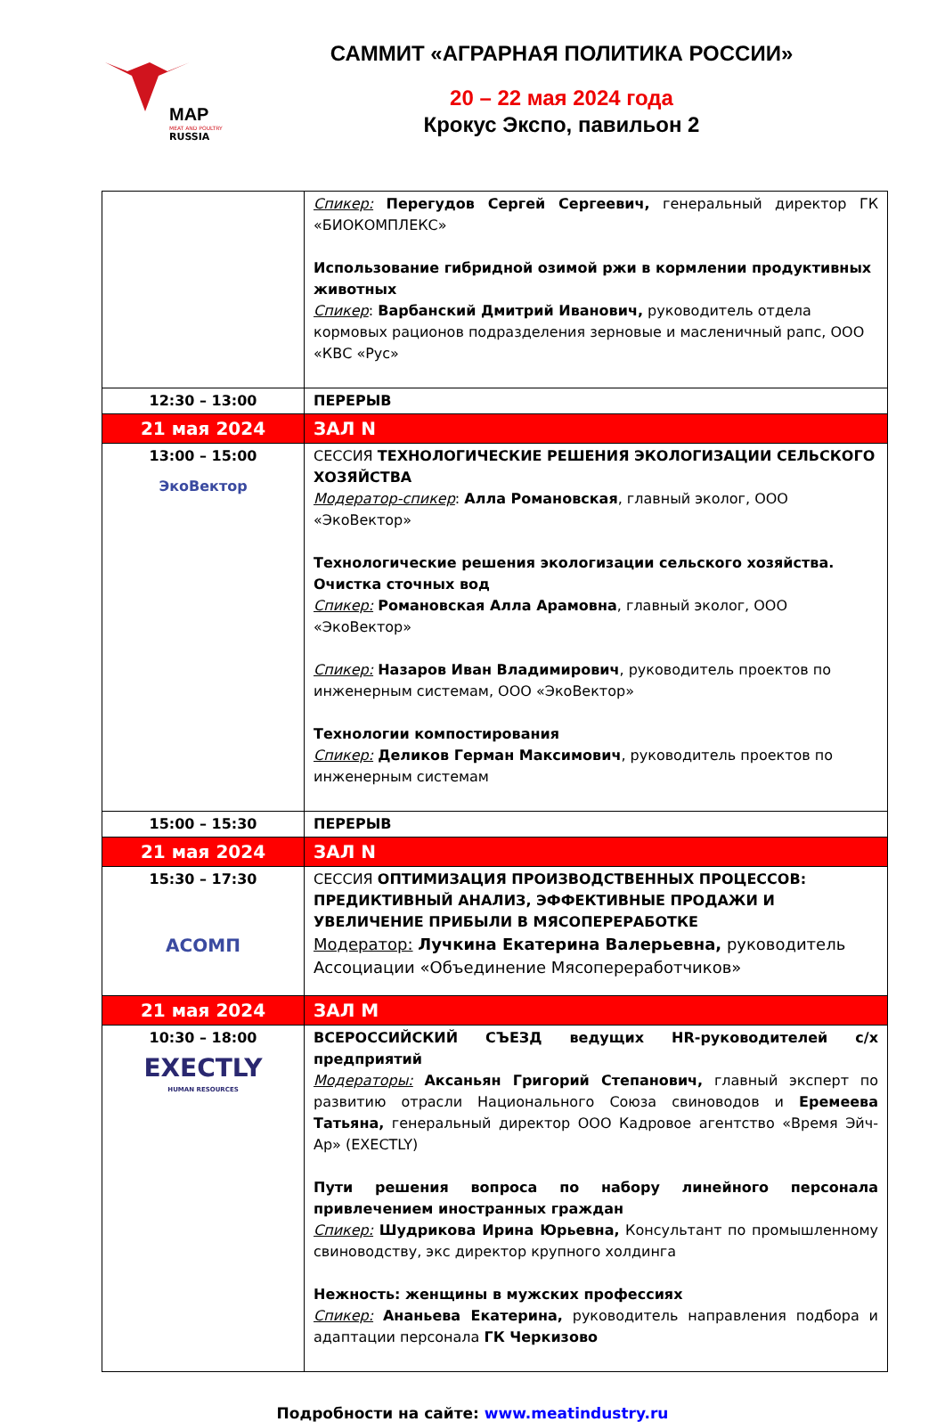MAP
MEAT AND POULTRY
RUSSIA
САММИТ «АГРАРНАЯ ПОЛИТИКА РОССИИ»
20 – 22 мая 2024 года
Крокус Экспо, павильон 2
| | Спикер: Перегудов Сергей Сергеевич, генеральный директор ГК «БИОКОМПЛЕКС» Использование гибридной озимой ржи в кормлении продуктивных животных Спикер : Варбанский Дмитрий Иванович, руководитель отдела кормовых рационов подразделения зерновые и масленичный рапс, ООО «КВС «Рус» |
| 12:30 – 13:00 | ПЕРЕРЫВ |
| 21 мая 2024 | ЗАЛ N |
| 13:00 – 15:00 ЭкоВектор | СЕССИЯ ТЕХНОЛОГИЧЕСКИЕ РЕШЕНИЯ ЭКОЛОГИЗАЦИИ СЕЛЬСКОГО ХОЗЯЙСТВА Модератор-спикер : Алла Романовская , главный эколог, ООО «ЭкоВектор» Технологические решения экологизации сельского хозяйства. Очистка сточных вод Спикер: Романовская Алла Арамовна , главный эколог, ООО «ЭкоВектор» Спикер: Назаров Иван Владимирович , руководитель проектов по инженерным системам, ООО «ЭкоВектор» Технологии компостирования Спикер: Деликов Герман Максимович , руководитель проектов по инженерным системам |
| 15:00 – 15:30 | ПЕРЕРЫВ |
| 21 мая 2024 | ЗАЛ N |
| 15:30 – 17:30 АСОМП | СЕССИЯ ОПТИМИЗАЦИЯ ПРОИЗВОДСТВЕННЫХ ПРОЦЕССОВ: ПРЕДИКТИВНЫЙ АНАЛИЗ, ЭФФЕКТИВНЫЕ ПРОДАЖИ И УВЕЛИЧЕНИЕ ПРИБЫЛИ В МЯСОПЕРЕРАБОТКЕ Модератор: Лучкина Екатерина Валерьевна, руководитель Ассоциации «Объединение Мясопереработчиков» |
| 21 мая 2024 | ЗАЛ M |
| 10:30 – 18:00 EXECTLY HUMAN RESOURCES | ВСЕРОССИЙСКИЙ СЪЕЗД ведущих HR-руководителей с/х предприятий Модераторы: Аксаньян Григорий Степанович, главный эксперт по развитию отрасли Национального Союза свиноводов и Еремеева Татьяна, генеральный директор ООО Кадровое агентство «Время Эйч-Ар» (EXECTLY) Пути решения вопроса по набору линейного персонала привлечением иностранных граждан Спикер: Шудрикова Ирина Юрьевна, Консультант по промышленному свиноводству, экс директор крупного холдинга Нежность: женщины в мужских профессиях Спикер: Ананьева Екатерина, руководитель направления подбора и адаптации персонала ГК Черкизово |
Подробности на сайте: www.meatindustry.ru